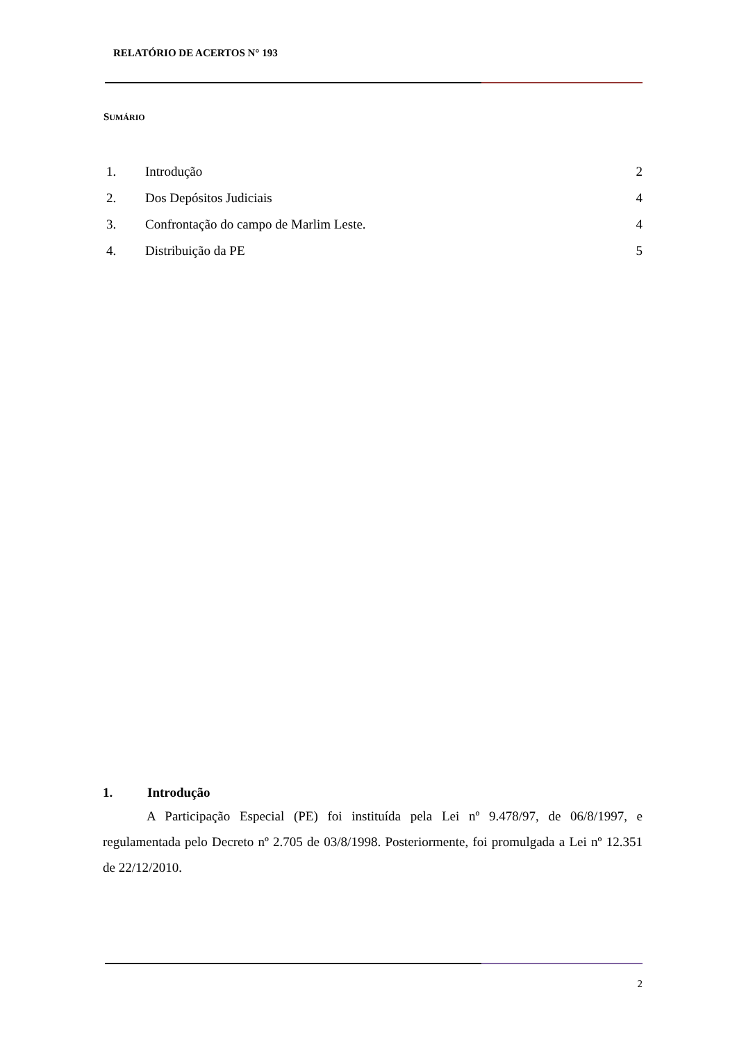RELATÓRIO DE ACERTOS N° 193
SUMÁRIO
1. Introdução 2
2. Dos Depósitos Judiciais 4
3. Confrontação do campo de Marlim Leste. 4
4. Distribuição da PE 5
1. Introdução
A Participação Especial (PE) foi instituída pela Lei nº 9.478/97, de 06/8/1997, e regulamentada pelo Decreto nº 2.705 de 03/8/1998. Posteriormente, foi promulgada a Lei nº 12.351 de 22/12/2010.
2